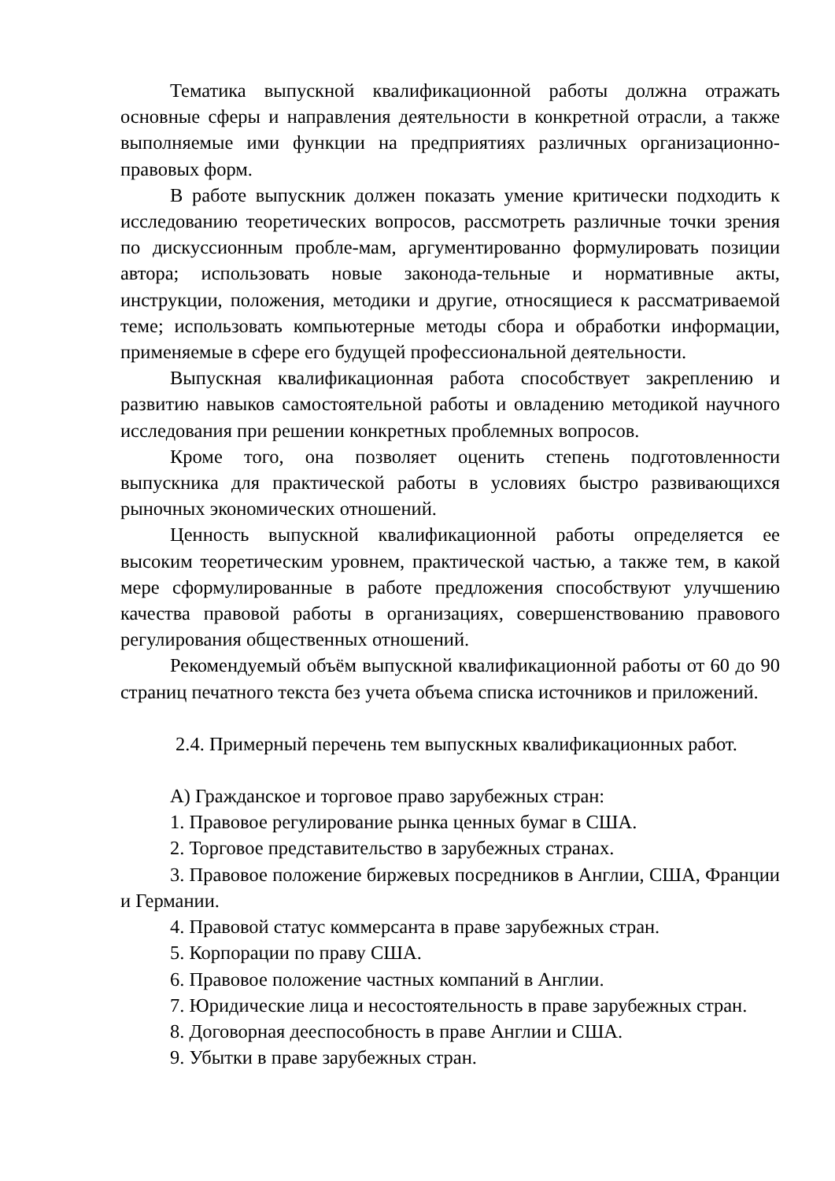Тематика выпускной квалификационной работы должна отражать основные сферы и направления деятельности в конкретной отрасли, а также выполняемые ими функции на предприятиях различных организационно-правовых форм.
В работе выпускник должен показать умение критически подходить к исследованию теоретических вопросов, рассмотреть различные точки зрения по дискуссионным пробле-мам, аргументированно формулировать позиции автора; использовать новые законода-тельные и нормативные акты, инструкции, положения, методики и другие, относящиеся к рассматриваемой теме; использовать компьютерные методы сбора и обработки информации, применяемые в сфере его будущей профессиональной деятельности.
Выпускная квалификационная работа способствует закреплению и развитию навыков самостоятельной работы и овладению методикой научного исследования при решении конкретных проблемных вопросов.
Кроме того, она позволяет оценить степень подготовленности выпускника для практической работы в условиях быстро развивающихся рыночных экономических отношений.
Ценность выпускной квалификационной работы определяется ее высоким теоретическим уровнем, практической частью, а также тем, в какой мере сформулированные в работе предложения способствуют улучшению качества правовой работы в организациях, совершенствованию правового регулирования общественных отношений.
Рекомендуемый объём выпускной квалификационной работы от 60 до 90 страниц печатного текста без учета объема списка источников и приложений.
2.4. Примерный перечень тем выпускных квалификационных работ.
А) Гражданское и торговое право зарубежных стран:
1. Правовое регулирование рынка ценных бумаг в США.
2. Торговое представительство в зарубежных странах.
3. Правовое положение биржевых посредников в Англии, США, Франции и Германии.
4. Правовой статус коммерсанта в праве зарубежных стран.
5. Корпорации по праву США.
6. Правовое положение частных компаний в Англии.
7. Юридические лица и несостоятельность в праве зарубежных стран.
8. Договорная дееспособность в праве Англии и США.
9. Убытки в праве зарубежных стран.